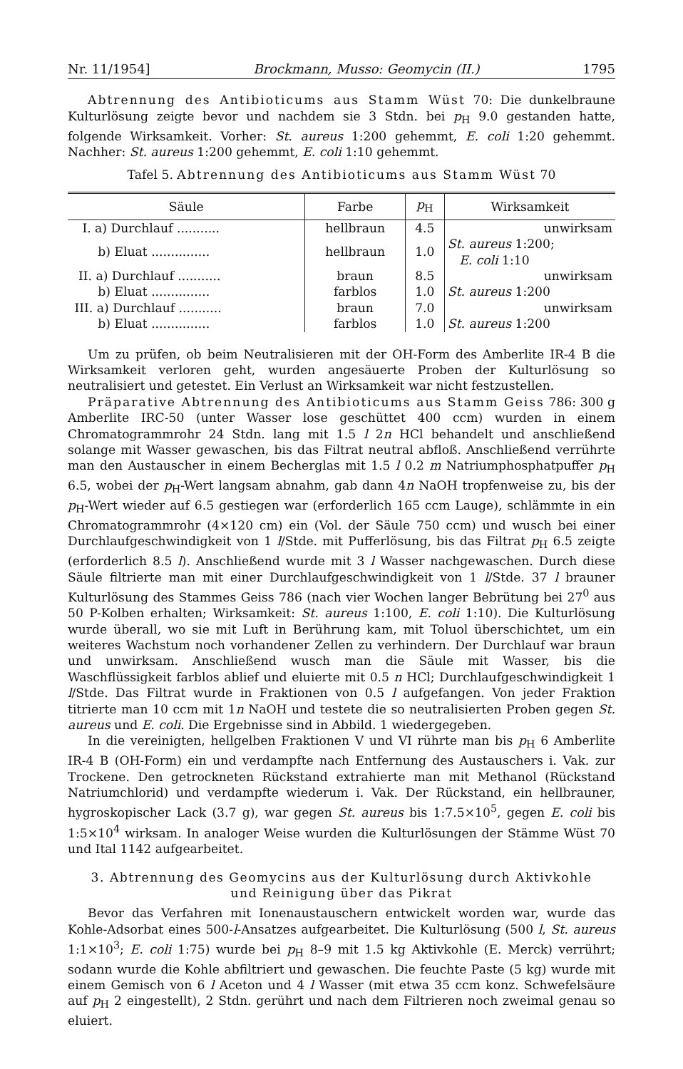Nr. 11/1954] Brockmann, Musso: Geomycin (II.) 1795
Abtrennung des Antibioticums aus Stamm Wüst 70: Die dunkelbraune Kulturlösung zeigte bevor und nachdem sie 3 Stdn. bei p<sub>H</sub> 9.0 gestanden hatte, folgende Wirksamkeit. Vorher: St. aureus 1:200 gehemmt, E. coli 1:20 gehemmt. Nachher: St. aureus 1:200 gehemmt, E. coli 1:10 gehemmt.
Tafel 5. Abtrennung des Antibioticums aus Stamm Wüst 70
| Säule | Farbe | p<sub>H</sub> | Wirksamkeit |
| --- | --- | --- | --- |
| I. a) Durchlauf ........... | hellbraun | 4.5 | unwirksam |
| b) Eluat ............... | hellbraun | 1.0 | St. aureus 1:200; E. coli 1:10 |
| II. a) Durchlauf ........... | braun | 8.5 | unwirksam |
| b) Eluat ............... | farblos | 1.0 | St. aureus 1:200 |
| III. a) Durchlauf ........... | braun | 7.0 | unwirksam |
| b) Eluat ............... | farblos | 1.0 | St. aureus 1:200 |
Um zu prüfen, ob beim Neutralisieren mit der OH-Form des Amberlite IR-4 B die Wirksamkeit verloren geht, wurden angesäuerte Proben der Kulturlösung so neutralisiert und getestet. Ein Verlust an Wirksamkeit war nicht festzustellen.
Präparative Abtrennung des Antibioticums aus Stamm Geiss 786: 300 g Amberlite IRC-50 (unter Wasser lose geschüttet 400 ccm) wurden in einem Chromatogrammrohr 24 Stdn. lang mit 1.5 l 2n HCl behandelt und anschließend solange mit Wasser gewaschen, bis das Filtrat neutral abfloß. Anschließend verrührte man den Austauscher in einem Becherglas mit 1.5 l 0.2 m Natriumphosphatpuffer p<sub>H</sub> 6.5, wobei der p<sub>H</sub>-Wert langsam abnahm, gab dann 4n NaOH tropfenweise zu, bis der p<sub>H</sub>-Wert wieder auf 6.5 gestiegen war (erforderlich 165 ccm Lauge), schlämmte in ein Chromatogrammrohr (4×120 cm) ein (Vol. der Säule 750 ccm) und wusch bei einer Durchlaufgeschwindigkeit von 1 l/Stde. mit Pufferlösung, bis das Filtrat p<sub>H</sub> 6.5 zeigte (erforderlich 8.5 l). Anschließend wurde mit 3 l Wasser nachgewaschen. Durch diese Säule filtrierte man mit einer Durchlaufgeschwindigkeit von 1 l/Stde. 37 l brauner Kulturlösung des Stammes Geiss 786 (nach vier Wochen langer Bebrütung bei 27<sup>0</sup> aus 50 P-Kolben erhalten; Wirksamkeit: St. aureus 1:100, E. coli 1:10). Die Kulturlösung wurde überall, wo sie mit Luft in Berührung kam, mit Toluol überschichtet, um ein weiteres Wachstum noch vorhandener Zellen zu verhindern. Der Durchlauf war braun und unwirksam. Anschließend wusch man die Säule mit Wasser, bis die Waschflüssigkeit farblos ablief und eluierte mit 0.5 n HCl; Durchlaufgeschwindigkeit 1 l/Stde. Das Filtrat wurde in Fraktionen von 0.5 l aufgefangen. Von jeder Fraktion titrierte man 10 ccm mit 1n NaOH und testete die so neutralisierten Proben gegen St. aureus und E. coli. Die Ergebnisse sind in Abbild. 1 wiedergegeben.
In die vereinigten, hellgelben Fraktionen V und VI rührte man bis p<sub>H</sub> 6 Amberlite IR-4 B (OH-Form) ein und verdampfte nach Entfernung des Austauschers i. Vak. zur Trockene. Den getrockneten Rückstand extrahierte man mit Methanol (Rückstand Natriumchlorid) und verdampfte wiederum i. Vak. Der Rückstand, ein hellbrauner, hygroskopischer Lack (3.7 g), war gegen St. aureus bis 1:7.5×10<sup>5</sup>, gegen E. coli bis 1:5×10<sup>4</sup> wirksam. In analoger Weise wurden die Kulturlösungen der Stämme Wüst 70 und Ital 1142 aufgearbeitet.
3. Abtrennung des Geomycins aus der Kulturlösung durch Aktivkohle und Reinigung über das Pikrat
Bevor das Verfahren mit Ionenaustauschern entwickelt worden war, wurde das Kohle-Adsorbat eines 500-l-Ansatzes aufgearbeitet. Die Kulturlösung (500 l, St. aureus 1:1×10<sup>3</sup>; E. coli 1:75) wurde bei p<sub>H</sub> 8–9 mit 1.5 kg Aktivkohle (E. Merck) verrührt; sodann wurde die Kohle abfiltriert und gewaschen. Die feuchte Paste (5 kg) wurde mit einem Gemisch von 6 l Aceton und 4 l Wasser (mit etwa 35 ccm konz. Schwefelsäure auf p<sub>H</sub> 2 eingestellt), 2 Stdn. gerührt und nach dem Filtrieren noch zweimal genau so eluiert.